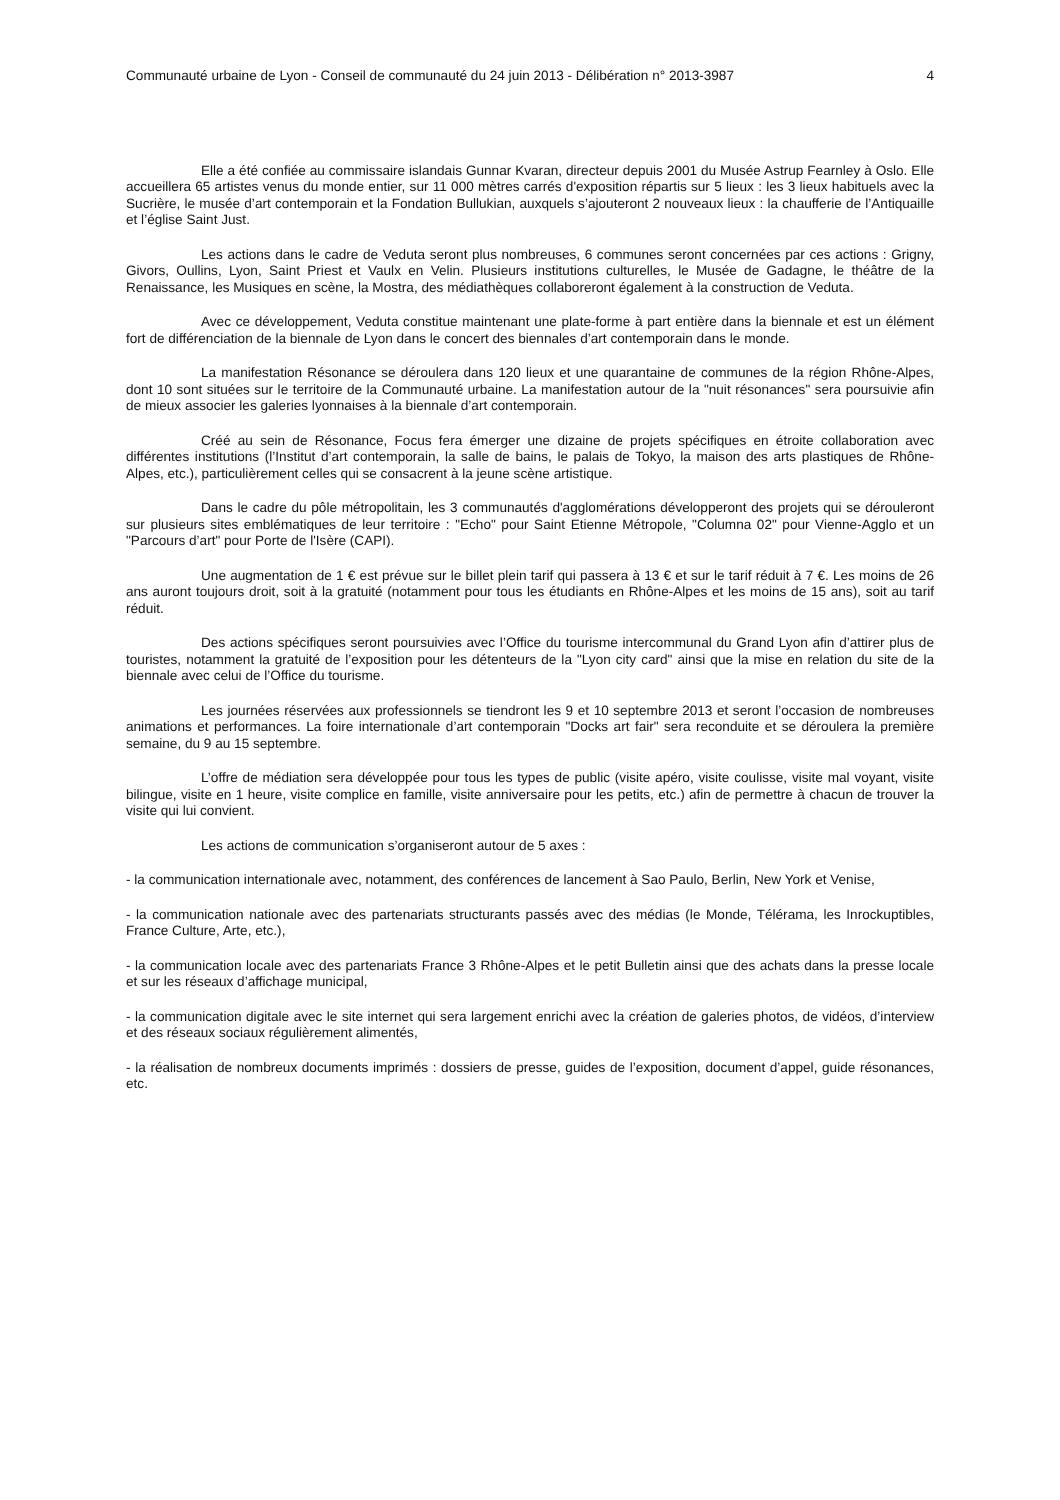Communauté urbaine de Lyon - Conseil de communauté du 24 juin 2013 - Délibération n° 2013-3987 4
Elle a été confiée au commissaire islandais Gunnar Kvaran, directeur depuis 2001 du Musée Astrup Fearnley à Oslo. Elle accueillera 65 artistes venus du monde entier, sur 11 000 mètres carrés d'exposition répartis sur 5 lieux : les 3 lieux habituels avec la Sucrière, le musée d’art contemporain et la Fondation Bullukian, auxquels s’ajouteront 2 nouveaux lieux : la chaufferie de l’Antiquaille et l’église Saint Just.
Les actions dans le cadre de Veduta seront plus nombreuses, 6 communes seront concernées par ces actions : Grigny, Givors, Oullins, Lyon, Saint Priest et Vaulx en Velin. Plusieurs institutions culturelles, le Musée de Gadagne, le théâtre de la Renaissance, les Musiques en scène, la Mostra, des médiathèques collaboreront également à la construction de Veduta.
Avec ce développement, Veduta constitue maintenant une plate-forme à part entière dans la biennale et est un élément fort de différenciation de la biennale de Lyon dans le concert des biennales d’art contemporain dans le monde.
La manifestation Résonance se déroulera dans 120 lieux et une quarantaine de communes de la région Rhône-Alpes, dont 10 sont situées sur le territoire de la Communauté urbaine. La manifestation autour de la "nuit résonances" sera poursuivie afin de mieux associer les galeries lyonnaises à la biennale d’art contemporain.
Créé au sein de Résonance, Focus fera émerger une dizaine de projets spécifiques en étroite collaboration avec différentes institutions (l’Institut d’art contemporain, la salle de bains, le palais de Tokyo, la maison des arts plastiques de Rhône-Alpes, etc.), particulièrement celles qui se consacrent à la jeune scène artistique.
Dans le cadre du pôle métropolitain, les 3 communautés d'agglomérations développeront des projets qui se dérouleront sur plusieurs sites emblématiques de leur territoire : "Echo" pour Saint Etienne Métropole, "Columna 02" pour Vienne-Agglo et un "Parcours d’art" pour Porte de l'Isère (CAPI).
Une augmentation de 1 € est prévue sur le billet plein tarif qui passera à 13 € et sur le tarif réduit à 7 €. Les moins de 26 ans auront toujours droit, soit à la gratuité (notamment pour tous les étudiants en Rhône-Alpes et les moins de 15 ans), soit au tarif réduit.
Des actions spécifiques seront poursuivies avec l’Office du tourisme intercommunal du Grand Lyon afin d’attirer plus de touristes, notamment la gratuité de l’exposition pour les détenteurs de la "Lyon city card" ainsi que la mise en relation du site de la biennale avec celui de l’Office du tourisme.
Les journées réservées aux professionnels se tiendront les 9 et 10 septembre 2013 et seront l’occasion de nombreuses animations et performances. La foire internationale d’art contemporain "Docks art fair" sera reconduite et se déroulera la première semaine, du 9 au 15 septembre.
L’offre de médiation sera développée pour tous les types de public (visite apéro, visite coulisse, visite mal voyant, visite bilingue, visite en 1 heure, visite complice en famille, visite anniversaire pour les petits, etc.) afin de permettre à chacun de trouver la visite qui lui convient.
Les actions de communication s’organiseront autour de 5 axes :
- la communication internationale avec, notamment, des conférences de lancement à Sao Paulo, Berlin, New York et Venise,
- la communication nationale avec des partenariats structurants passés avec des médias (le Monde, Télérama, les Inrockuptibles, France Culture, Arte, etc.),
- la communication locale avec des partenariats France 3 Rhône-Alpes et le petit Bulletin ainsi que des achats dans la presse locale et sur les réseaux d’affichage municipal,
- la communication digitale avec le site internet qui sera largement enrichi avec la création de galeries photos, de vidéos, d’interview et des réseaux sociaux régulièrement alimentés,
- la réalisation de nombreux documents imprimés : dossiers de presse, guides de l’exposition, document d’appel, guide résonances, etc.